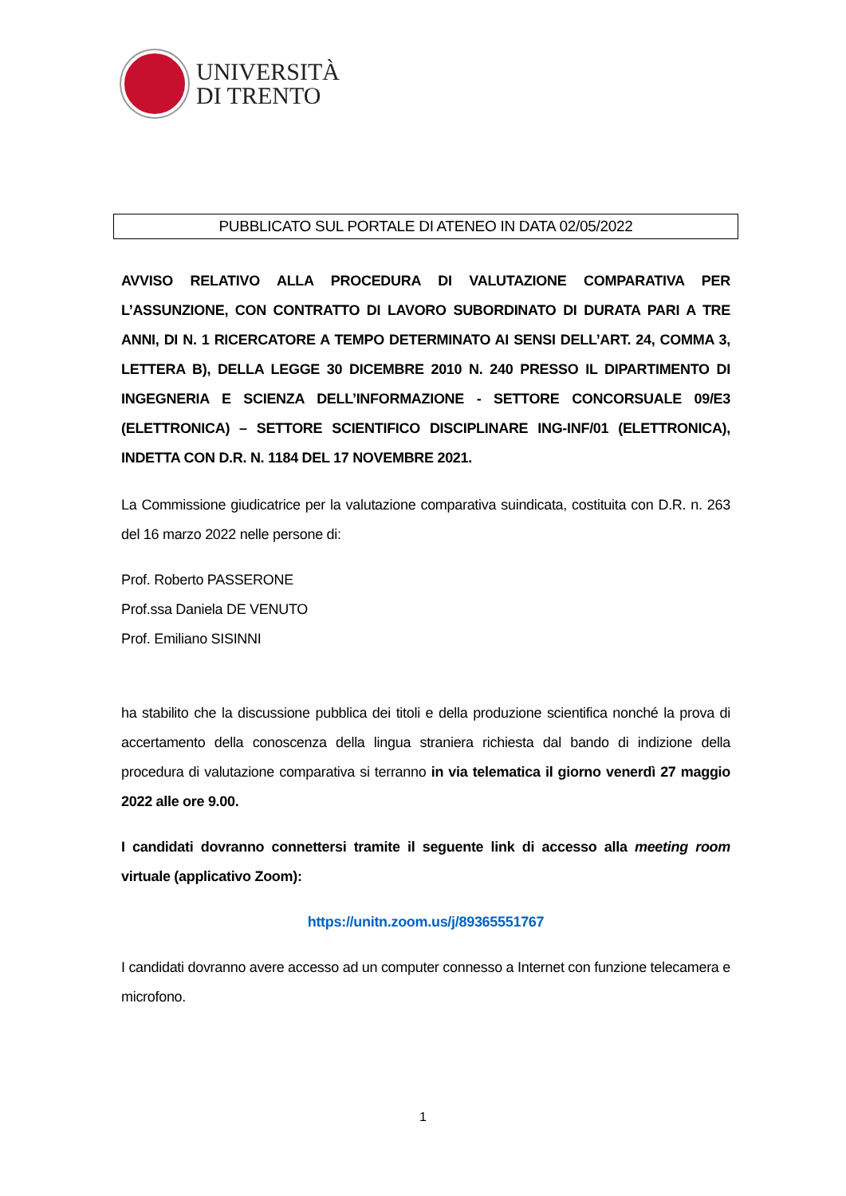UNIVERSITÀ
DI TRENTO
PUBBLICATO SUL PORTALE DI ATENEO IN DATA 02/05/2022
AVVISO RELATIVO ALLA PROCEDURA DI VALUTAZIONE COMPARATIVA PER L’ASSUNZIONE, CON CONTRATTO DI LAVORO SUBORDINATO DI DURATA PARI A TRE ANNI, DI N. 1 RICERCATORE A TEMPO DETERMINATO AI SENSI DELL’ART. 24, COMMA 3, LETTERA B), DELLA LEGGE 30 DICEMBRE 2010 N. 240 PRESSO IL DIPARTIMENTO DI INGEGNERIA E SCIENZA DELL’INFORMAZIONE - SETTORE CONCORSUALE 09/E3 (ELETTRONICA) – SETTORE SCIENTIFICO DISCIPLINARE ING-INF/01 (ELETTRONICA), INDETTA CON D.R. N. 1184 DEL 17 NOVEMBRE 2021.
La Commissione giudicatrice per la valutazione comparativa suindicata, costituita con D.R. n. 263 del 16 marzo 2022 nelle persone di:
Prof. Roberto PASSERONE
Prof.ssa Daniela DE VENUTO
Prof. Emiliano SISINNI
ha stabilito che la discussione pubblica dei titoli e della produzione scientifica nonché la prova di accertamento della conoscenza della lingua straniera richiesta dal bando di indizione della procedura di valutazione comparativa si terranno in via telematica il giorno venerdì 27 maggio 2022 alle ore 9.00.
I candidati dovranno connettersi tramite il seguente link di accesso alla meeting room virtuale (applicativo Zoom):
https://unitn.zoom.us/j/89365551767
I candidati dovranno avere accesso ad un computer connesso a Internet con funzione telecamera e microfono.
1